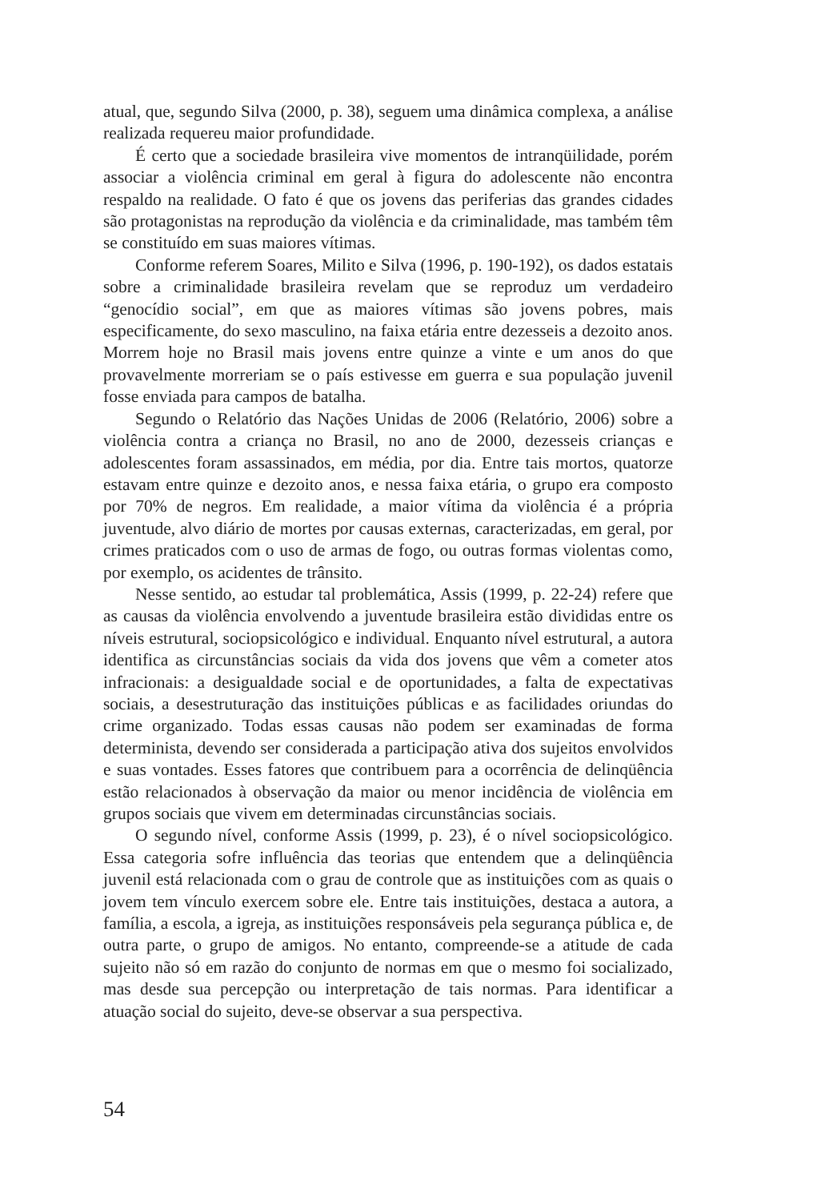atual, que, segundo Silva (2000, p. 38), seguem uma dinâmica complexa, a análise realizada requereu maior profundidade.
É certo que a sociedade brasileira vive momentos de intranqüilidade, porém associar a violência criminal em geral à figura do adolescente não encontra respaldo na realidade. O fato é que os jovens das periferias das grandes cidades são protagonistas na reprodução da violência e da criminalidade, mas também têm se constituído em suas maiores vítimas.
Conforme referem Soares, Milito e Silva (1996, p. 190-192), os dados estatais sobre a criminalidade brasileira revelam que se reproduz um verdadeiro “genocídio social”, em que as maiores vítimas são jovens pobres, mais especificamente, do sexo masculino, na faixa etária entre dezesseis a dezoito anos. Morrem hoje no Brasil mais jovens entre quinze a vinte e um anos do que provavelmente morreriam se o país estivesse em guerra e sua população juvenil fosse enviada para campos de batalha.
Segundo o Relatório das Nações Unidas de 2006 (Relatório, 2006) sobre a violência contra a criança no Brasil, no ano de 2000, dezesseis crianças e adolescentes foram assassinados, em média, por dia. Entre tais mortos, quatorze estavam entre quinze e dezoito anos, e nessa faixa etária, o grupo era composto por 70% de negros. Em realidade, a maior vítima da violência é a própria juventude, alvo diário de mortes por causas externas, caracterizadas, em geral, por crimes praticados com o uso de armas de fogo, ou outras formas violentas como, por exemplo, os acidentes de trânsito.
Nesse sentido, ao estudar tal problemática, Assis (1999, p. 22-24) refere que as causas da violência envolvendo a juventude brasileira estão divididas entre os níveis estrutural, sociopsicológico e individual. Enquanto nível estrutural, a autora identifica as circunstâncias sociais da vida dos jovens que vêm a cometer atos infracionais: a desigualdade social e de oportunidades, a falta de expectativas sociais, a desestruturação das instituições públicas e as facilidades oriundas do crime organizado. Todas essas causas não podem ser examinadas de forma determinista, devendo ser considerada a participação ativa dos sujeitos envolvidos e suas vontades. Esses fatores que contribuem para a ocorrência de delinqüência estão relacionados à observação da maior ou menor incidência de violência em grupos sociais que vivem em determinadas circunstâncias sociais.
O segundo nível, conforme Assis (1999, p. 23), é o nível sociopsicológico. Essa categoria sofre influência das teorias que entendem que a delinqüência juvenil está relacionada com o grau de controle que as instituições com as quais o jovem tem vínculo exercem sobre ele. Entre tais instituições, destaca a autora, a família, a escola, a igreja, as instituições responsáveis pela segurança pública e, de outra parte, o grupo de amigos. No entanto, compreende-se a atitude de cada sujeito não só em razão do conjunto de normas em que o mesmo foi socializado, mas desde sua percepção ou interpretação de tais normas. Para identificar a atuação social do sujeito, deve-se observar a sua perspectiva.
54